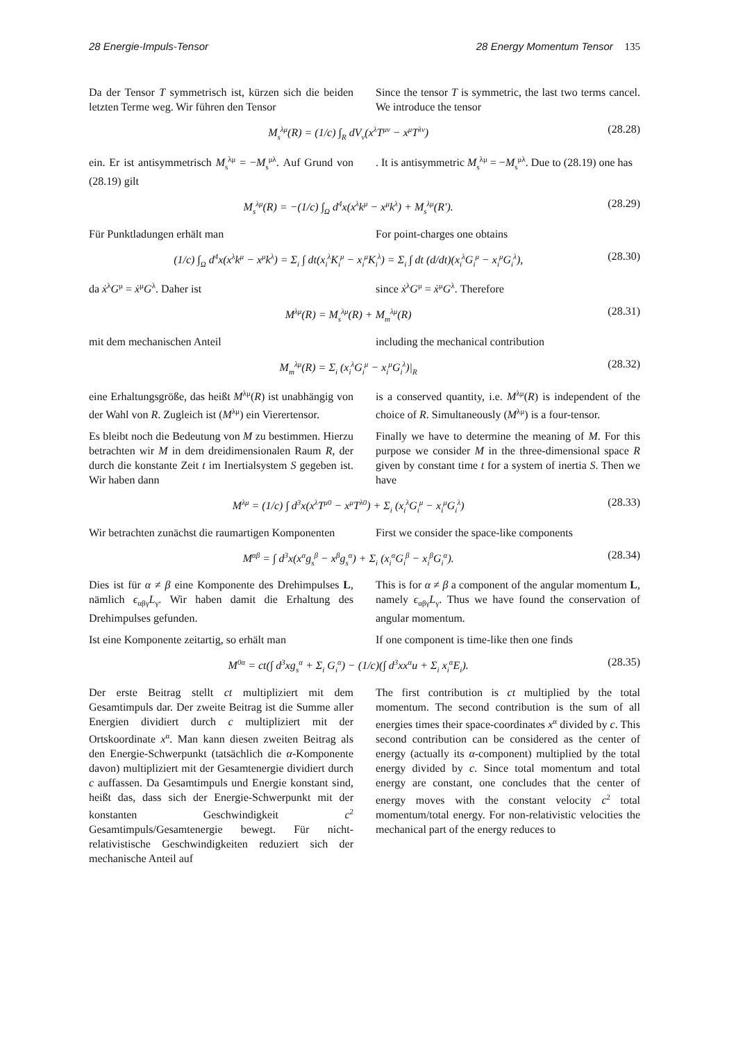28 Energie-Impuls-Tensor 28 Energy Momentum Tensor 135
Da der Tensor T symmetrisch ist, kürzen sich die beiden letzten Terme weg. Wir führen den Tensor
Since the tensor T is symmetric, the last two terms cancel. We introduce the tensor
M<sub>s</sub><sup>λμ</sup>(R) = (1/c) ∫<sub>R</sub> dV<sub>ν</sub>(x<sup>λ</sup>T<sup>μν</sup> − x<sup>μ</sup>T<sup>λν</sup>) (28.28)
ein. Er ist antisymmetrisch M<sub>s</sub><sup>λμ</sup> = −M<sub>s</sub><sup>μλ</sup>. Auf Grund von (28.19) gilt
. It is antisymmetric M<sub>s</sub><sup>λμ</sup> = −M<sub>s</sub><sup>μλ</sup>. Due to (28.19) one has
M<sub>s</sub><sup>λμ</sup>(R) = −(1/c) ∫<sub>Ω</sub> d<sup>4</sup>x(x<sup>λ</sup>k<sup>μ</sup> − x<sup>μ</sup>k<sup>λ</sup>) + M<sub>s</sub><sup>λμ</sup>(R′). (28.29)
Für Punktladungen erhält man For point-charges one obtains
(1/c) ∫<sub>Ω</sub> d<sup>4</sup>x(x<sup>λ</sup>k<sup>μ</sup> − x<sup>μ</sup>k<sup>λ</sup>) = Σ<sub>i</sub> ∫ dt(x<sub>i</sub><sup>λ</sup>K<sub>i</sub><sup>μ</sup> − x<sub>i</sub><sup>μ</sup>K<sub>i</sub><sup>λ</sup>) = Σ<sub>i</sub> ∫ dt (d/dt)(x<sub>i</sub><sup>λ</sup>G<sub>i</sub><sup>μ</sup> − x<sub>i</sub><sup>μ</sup>G<sub>i</sub><sup>λ</sup>), (28.30)
da ẋ<sup>λ</sup>G<sup>μ</sup> = ẋ<sup>μ</sup>G<sup>λ</sup>. Daher ist since ẋ<sup>λ</sup>G<sup>μ</sup> = ẋ<sup>μ</sup>G<sup>λ</sup>. Therefore
M<sup>λμ</sup>(R) = M<sub>s</sub><sup>λμ</sup>(R) + M<sub>m</sub><sup>λμ</sup>(R) (28.31)
mit dem mechanischen Anteil including the mechanical contribution
M<sub>m</sub><sup>λμ</sup>(R) = Σ<sub>i</sub> (x<sub>i</sub><sup>λ</sup>G<sub>i</sub><sup>μ</sup> − x<sub>i</sub><sup>μ</sup>G<sub>i</sub><sup>λ</sup>)|<sub>R</sub> (28.32)
eine Erhaltungsgröße, das heißt M<sup>λμ</sup>(R) ist unabhängig von der Wahl von R. Zugleich ist (M<sup>λμ</sup>) ein Vierertensor.
is a conserved quantity, i.e. M<sup>λμ</sup>(R) is independent of the choice of R. Simultaneously (M<sup>λμ</sup>) is a four-tensor.
Es bleibt noch die Bedeutung von M zu bestimmen. Hierzu betrachten wir M in dem dreidimensionalen Raum R, der durch die konstante Zeit t im Inertialsystem S gegeben ist. Wir haben dann
Finally we have to determine the meaning of M. For this purpose we consider M in the three-dimensional space R given by constant time t for a system of inertia S. Then we have
M<sup>λμ</sup> = (1/c) ∫ d<sup>3</sup>x(x<sup>λ</sup>T<sup>μ0</sup> − x<sup>μ</sup>T<sup>λ0</sup>) + Σ<sub>i</sub> (x<sub>i</sub><sup>λ</sup>G<sub>i</sub><sup>μ</sup> − x<sub>i</sub><sup>μ</sup>G<sub>i</sub><sup>λ</sup>) (28.33)
Wir betrachten zunächst die raumartigen Komponenten
First we consider the space-like components
M<sup>αβ</sup> = ∫ d<sup>3</sup>x(x<sup>α</sup>g<sub>s</sub><sup>β</sup> − x<sup>β</sup>g<sub>s</sub><sup>α</sup>) + Σ<sub>i</sub> (x<sub>i</sub><sup>α</sup>G<sub>i</sub><sup>β</sup> − x<sub>i</sub><sup>β</sup>G<sub>i</sub><sup>α</sup>). (28.34)
Dies ist für α ≠ β eine Komponente des Drehimpulses L, nämlich ϵ<sub>αβγ</sub>L<sub>γ</sub>. Wir haben damit die Erhaltung des Drehimpulses gefunden.
This is for α ≠ β a component of the angular momentum L, namely ϵ<sub>αβγ</sub>L<sub>γ</sub>. Thus we have found the conservation of angular momentum.
Ist eine Komponente zeitartig, so erhält man
If one component is time-like then one finds
M<sup>0α</sup> = ct(∫ d<sup>3</sup>xg<sub>s</sub><sup>α</sup> + Σ<sub>i</sub> G<sub>i</sub><sup>α</sup>) − (1/c)(∫ d<sup>3</sup>xx<sup>α</sup>u + Σ<sub>i</sub> x<sub>i</sub><sup>α</sup>E<sub>i</sub>). (28.35)
Der erste Beitrag stellt ct multipliziert mit dem Gesamtimpuls dar. Der zweite Beitrag ist die Summe aller Energien dividiert durch c multipliziert mit der Ortskoordinate x<sup>α</sup>. Man kann diesen zweiten Beitrag als den Energie-Schwerpunkt (tatsächlich die α-Komponente davon) multipliziert mit der Gesamtenergie dividiert durch c auffassen. Da Gesamtimpuls und Energie konstant sind, heißt das, dass sich der Energie-Schwerpunkt mit der konstanten Geschwindigkeit c<sup>2</sup> Gesamtimpuls/Gesamtenergie bewegt. Für nicht-relativistische Geschwindigkeiten reduziert sich der mechanische Anteil auf
The first contribution is ct multiplied by the total momentum. The second contribution is the sum of all energies times their space-coordinates x<sup>α</sup> divided by c. This second contribution can be considered as the center of energy (actually its α-component) multiplied by the total energy divided by c. Since total momentum and total energy are constant, one concludes that the center of energy moves with the constant velocity c<sup>2</sup> total momentum/total energy. For non-relativistic velocities the mechanical part of the energy reduces to